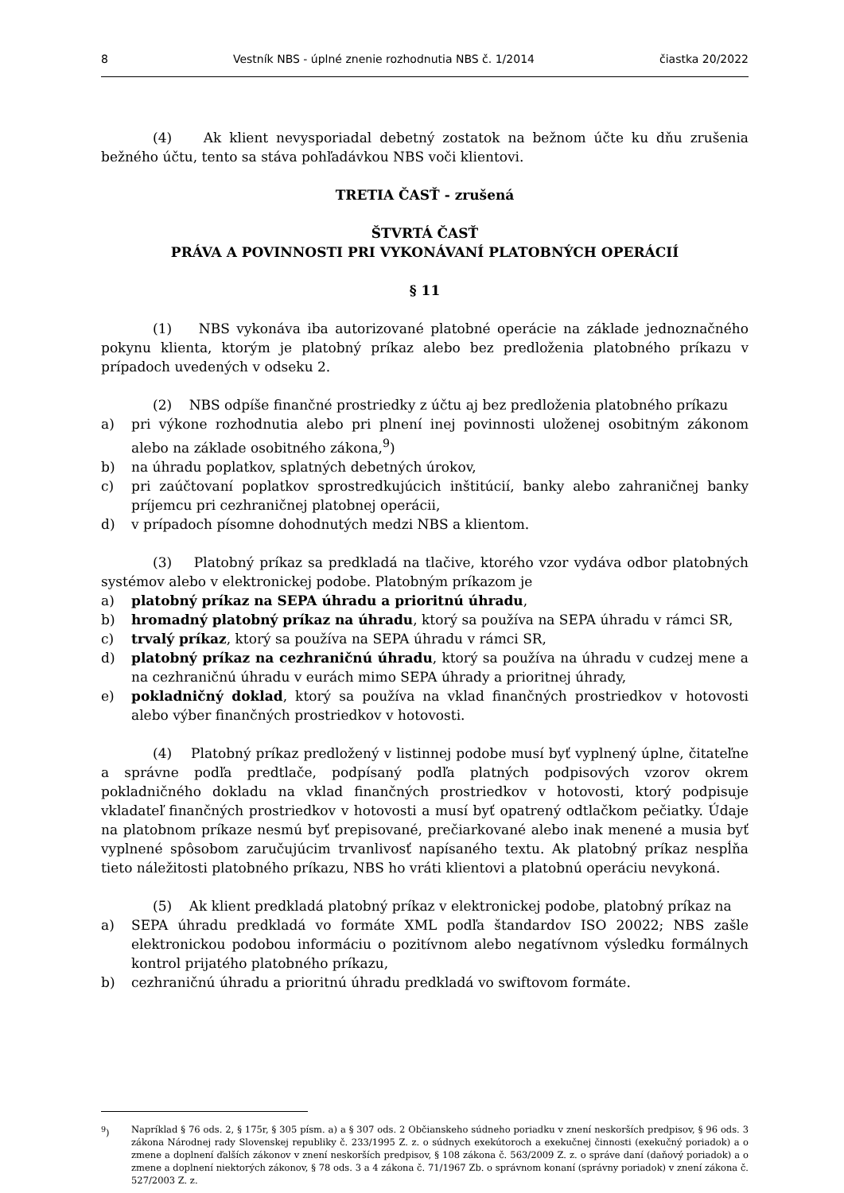8 Vestník NBS - úplné znenie rozhodnutia NBS č. 1/2014 čiastka 20/2022
(4) Ak klient nevysporiadal debetný zostatok na bežnom účte ku dňu zrušenia bežného účtu, tento sa stáva pohľadávkou NBS voči klientovi.
TRETIA ČASŤ - zrušená
ŠTVRTÁ ČASŤ
PRÁVA A POVINNOSTI PRI VYKONÁVANÍ PLATOBNÝCH OPERÁCIÍ
§ 11
(1) NBS vykonáva iba autorizované platobné operácie na základe jednoznačného pokynu klienta, ktorým je platobný príkaz alebo bez predloženia platobného príkazu v prípadoch uvedených v odseku 2.
(2) NBS odpíše finančné prostriedky z účtu aj bez predloženia platobného príkazu
a) pri výkone rozhodnutia alebo pri plnení inej povinnosti uloženej osobitným zákonom alebo na základe osobitného zákona,<sup>9</sup>)
b) na úhradu poplatkov, splatných debetných úrokov,
c) pri zaúčtovaní poplatkov sprostredkujúcich inštitúcií, banky alebo zahraničnej banky príjemcu pri cezhraničnej platobnej operácii,
d) v prípadoch písomne dohodnutých medzi NBS a klientom.
(3) Platobný príkaz sa predkladá na tlačive, ktorého vzor vydáva odbor platobných systémov alebo v elektronickej podobe. Platobným príkazom je
a) platobný príkaz na SEPA úhradu a prioritnú úhradu,
b) hromadný platobný príkaz na úhradu, ktorý sa používa na SEPA úhradu v rámci SR,
c) trvalý príkaz, ktorý sa používa na SEPA úhradu v rámci SR,
d) platobný príkaz na cezhraničnú úhradu, ktorý sa používa na úhradu v cudzej mene a na cezhraničnú úhradu v eurách mimo SEPA úhrady a prioritnej úhrady,
e) pokladničný doklad, ktorý sa používa na vklad finančných prostriedkov v hotovosti alebo výber finančných prostriedkov v hotovosti.
(4) Platobný príkaz predložený v listinnej podobe musí byť vyplnený úplne, čitateľne a správne podľa predtlače, podpísaný podľa platných podpisových vzorov okrem pokladničného dokladu na vklad finančných prostriedkov v hotovosti, ktorý podpisuje vkladateľ finančných prostriedkov v hotovosti a musí byť opatrený odtlačkom pečiatky. Údaje na platobnom príkaze nesmú byť prepisované, prečiarkované alebo inak menené a musia byť vyplnené spôsobom zaručujúcim trvanlivosť napísaného textu. Ak platobný príkaz nespĺňa tieto náležitosti platobného príkazu, NBS ho vráti klientovi a platobnú operáciu nevykoná.
(5) Ak klient predkladá platobný príkaz v elektronickej podobe, platobný príkaz na
a) SEPA úhradu predkladá vo formáte XML podľa štandardov ISO 20022; NBS zašle elektronickou podobou informáciu o pozitívnom alebo negatívnom výsledku formálnych kontrol prijatého platobného príkazu,
b) cezhraničnú úhradu a prioritnú úhradu predkladá vo swiftovom formáte.
<sup>9</sup>) Napríklad § 76 ods. 2, § 175r, § 305 písm. a) a § 307 ods. 2 Občianskeho súdneho poriadku v znení neskorších predpisov, § 96 ods. 3 zákona Národnej rady Slovenskej republiky č. 233/1995 Z. z. o súdnych exekútoroch a exekučnej činnosti (exekučný poriadok) a o zmene a doplnení ďalších zákonov v znení neskorších predpisov, § 108 zákona č. 563/2009 Z. z. o správe daní (daňový poriadok) a o zmene a doplnení niektorých zákonov, § 78 ods. 3 a 4 zákona č. 71/1967 Zb. o správnom konaní (správny poriadok) v znení zákona č. 527/2003 Z. z.